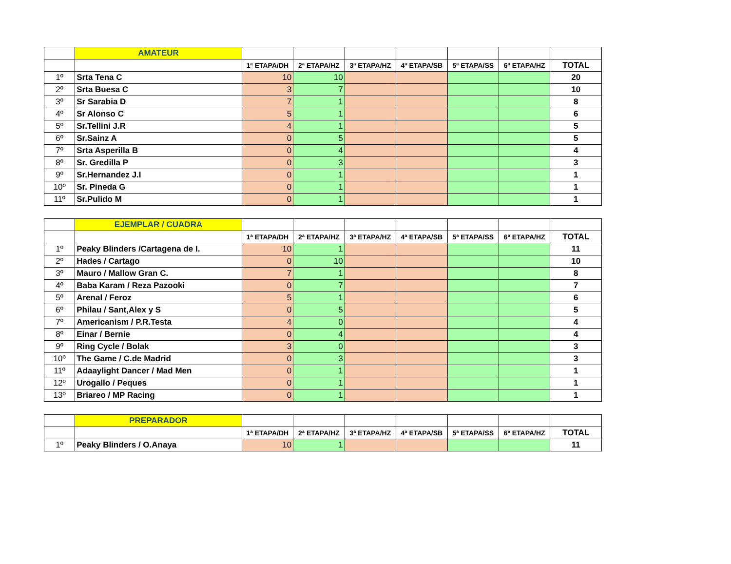| | AMATEUR | | | | | | | |
| | | 1ª ETAPA/DH | 2ª ETAPA/HZ | 3ª ETAPA/HZ | 4ª ETAPA/SB | 5ª ETAPA/SS | 6ª ETAPA/HZ | TOTAL |
| 1º | Srta Tena C | 10 | 10 | | | | | 20 |
| 2º | Srta Buesa C | 3 | 7 | | | | | 10 |
| 3º | Sr Sarabia D | 7 | 1 | | | | | 8 |
| 4º | Sr Alonso C | 5 | 1 | | | | | 6 |
| 5º | Sr.Tellini J.R | 4 | 1 | | | | | 5 |
| 6º | Sr.Sainz A | 0 | 5 | | | | | 5 |
| 7º | Srta Asperilla B | 0 | 4 | | | | | 4 |
| 8º | Sr. Gredilla P | 0 | 3 | | | | | 3 |
| 9º | Sr.Hernandez J.I | 0 | 1 | | | | | 1 |
| 10º | Sr. Pineda G | 0 | 1 | | | | | 1 |
| 11º | Sr.Pulido M | 0 | 1 | | | | | 1 |
| | EJEMPLAR / CUADRA | | | | | | | |
| | | 1ª ETAPA/DH | 2ª ETAPA/HZ | 3ª ETAPA/HZ | 4ª ETAPA/SB | 5ª ETAPA/SS | 6ª ETAPA/HZ | TOTAL |
| 1º | Peaky Blinders /Cartagena de I. | 10 | 1 | | | | | 11 |
| 2º | Hades / Cartago | 0 | 10 | | | | | 10 |
| 3º | Mauro / Mallow Gran C. | 7 | 1 | | | | | 8 |
| 4º | Baba Karam / Reza Pazooki | 0 | 7 | | | | | 7 |
| 5º | Arenal / Feroz | 5 | 1 | | | | | 6 |
| 6º | Philau / Sant,Alex y S | 0 | 5 | | | | | 5 |
| 7º | Americanism / P.R.Testa | 4 | 0 | | | | | 4 |
| 8º | Einar / Bernie | 0 | 4 | | | | | 4 |
| 9º | Ring Cycle / Bolak | 3 | 0 | | | | | 3 |
| 10º | The Game / C.de Madrid | 0 | 3 | | | | | 3 |
| 11º | Adaaylight Dancer / Mad Men | 0 | 1 | | | | | 1 |
| 12º | Urogallo / Peques | 0 | 1 | | | | | 1 |
| 13º | Briareo / MP Racing | 0 | 1 | | | | | 1 |
| | PREPARADOR | | | | | | | |
| | | 1ª ETAPA/DH | 2ª ETAPA/HZ | 3ª ETAPA/HZ | 4ª ETAPA/SB | 5ª ETAPA/SS | 6ª ETAPA/HZ | TOTAL |
| 1º | Peaky Blinders / O.Anaya | 10 | 1 | | | | | 11 |